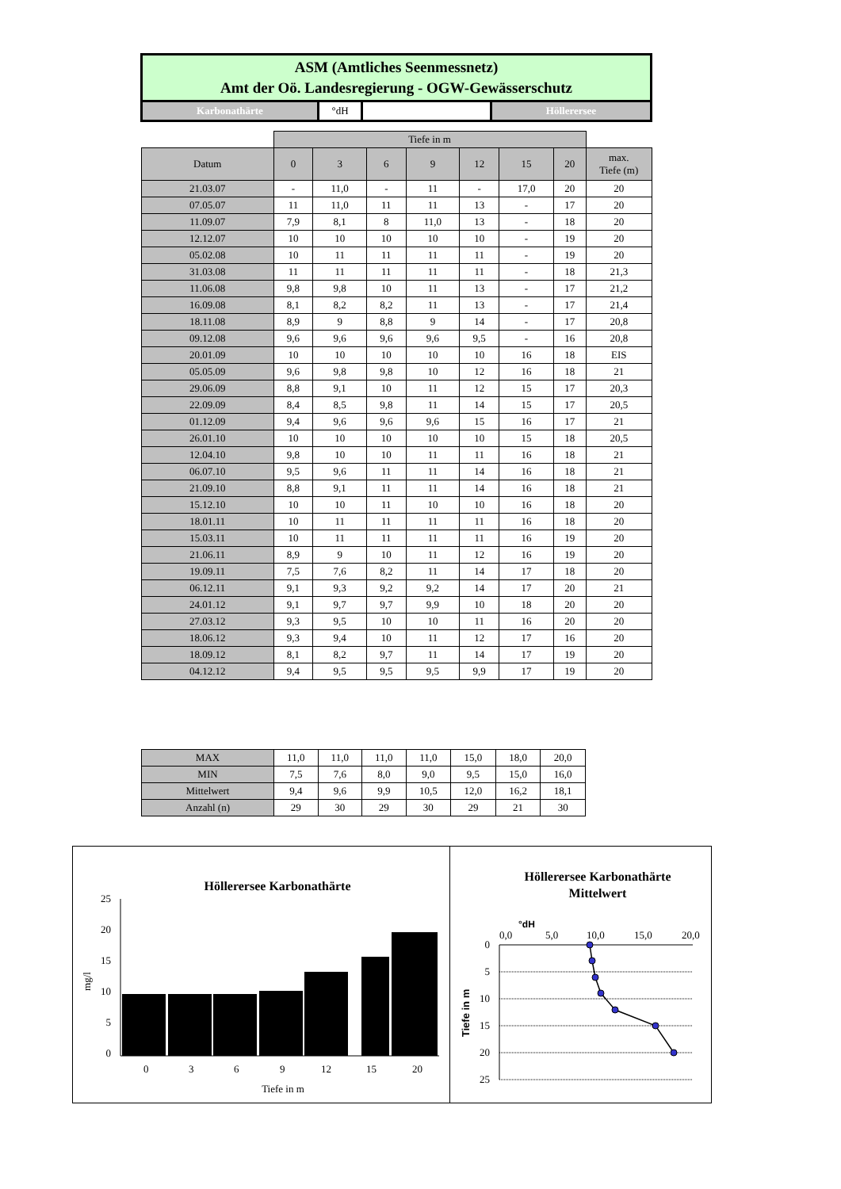ASM (Amtliches Seenmessnetz)
Amt der Oö. Landesregierung - OGW-Gewässerschutz
Karbonathärte °dH Höllerersee
| | Tiefe in m | | | | | | | |
| Datum | 0 | 3 | 6 | 9 | 12 | 15 | 20 | max. Tiefe (m) |
| 21.03.07 | - | 11,0 | - | 11 | - | 17,0 | 20 | 20 |
| 07.05.07 | 11 | 11,0 | 11 | 11 | 13 | - | 17 | 20 |
| 11.09.07 | 7,9 | 8,1 | 8 | 11,0 | 13 | - | 18 | 20 |
| 12.12.07 | 10 | 10 | 10 | 10 | 10 | - | 19 | 20 |
| 05.02.08 | 10 | 11 | 11 | 11 | 11 | - | 19 | 20 |
| 31.03.08 | 11 | 11 | 11 | 11 | 11 | - | 18 | 21,3 |
| 11.06.08 | 9,8 | 9,8 | 10 | 11 | 13 | - | 17 | 21,2 |
| 16.09.08 | 8,1 | 8,2 | 8,2 | 11 | 13 | - | 17 | 21,4 |
| 18.11.08 | 8,9 | 9 | 8,8 | 9 | 14 | - | 17 | 20,8 |
| 09.12.08 | 9,6 | 9,6 | 9,6 | 9,6 | 9,5 | - | 16 | 20,8 |
| 20.01.09 | 10 | 10 | 10 | 10 | 10 | 16 | 18 | EIS |
| 05.05.09 | 9,6 | 9,8 | 9,8 | 10 | 12 | 16 | 18 | 21 |
| 29.06.09 | 8,8 | 9,1 | 10 | 11 | 12 | 15 | 17 | 20,3 |
| 22.09.09 | 8,4 | 8,5 | 9,8 | 11 | 14 | 15 | 17 | 20,5 |
| 01.12.09 | 9,4 | 9,6 | 9,6 | 9,6 | 15 | 16 | 17 | 21 |
| 26.01.10 | 10 | 10 | 10 | 10 | 10 | 15 | 18 | 20,5 |
| 12.04.10 | 9,8 | 10 | 10 | 11 | 11 | 16 | 18 | 21 |
| 06.07.10 | 9,5 | 9,6 | 11 | 11 | 14 | 16 | 18 | 21 |
| 21.09.10 | 8,8 | 9,1 | 11 | 11 | 14 | 16 | 18 | 21 |
| 15.12.10 | 10 | 10 | 11 | 10 | 10 | 16 | 18 | 20 |
| 18.01.11 | 10 | 11 | 11 | 11 | 11 | 16 | 18 | 20 |
| 15.03.11 | 10 | 11 | 11 | 11 | 11 | 16 | 19 | 20 |
| 21.06.11 | 8,9 | 9 | 10 | 11 | 12 | 16 | 19 | 20 |
| 19.09.11 | 7,5 | 7,6 | 8,2 | 11 | 14 | 17 | 18 | 20 |
| 06.12.11 | 9,1 | 9,3 | 9,2 | 9,2 | 14 | 17 | 20 | 21 |
| 24.01.12 | 9,1 | 9,7 | 9,7 | 9,9 | 10 | 18 | 20 | 20 |
| 27.03.12 | 9,3 | 9,5 | 10 | 10 | 11 | 16 | 20 | 20 |
| 18.06.12 | 9,3 | 9,4 | 10 | 11 | 12 | 17 | 16 | 20 |
| 18.09.12 | 8,1 | 8,2 | 9,7 | 11 | 14 | 17 | 19 | 20 |
| 04.12.12 | 9,4 | 9,5 | 9,5 | 9,5 | 9,9 | 17 | 19 | 20 |
| MAX | 11,0 | 11,0 | 11,0 | 11,0 | 15,0 | 18,0 | 20,0 |
| MIN | 7,5 | 7,6 | 8,0 | 9,0 | 9,5 | 15,0 | 16,0 |
| Mittelwert | 9,4 | 9,6 | 9,9 | 10,5 | 12,0 | 16,2 | 18,1 |
| Anzahl (n) | 29 | 30 | 29 | 30 | 29 | 21 | 30 |
Höllerersee Karbonathärte
25
20
15
10
5
0
mg/l
0
3
6
9
12
15
20
Tiefe in m
Höllerersee Karbonathärte
Mittelwert
°dH
0,0
5,0
10,0
15,0
20,0
0
5
10
15
20
25
Tiefe in m